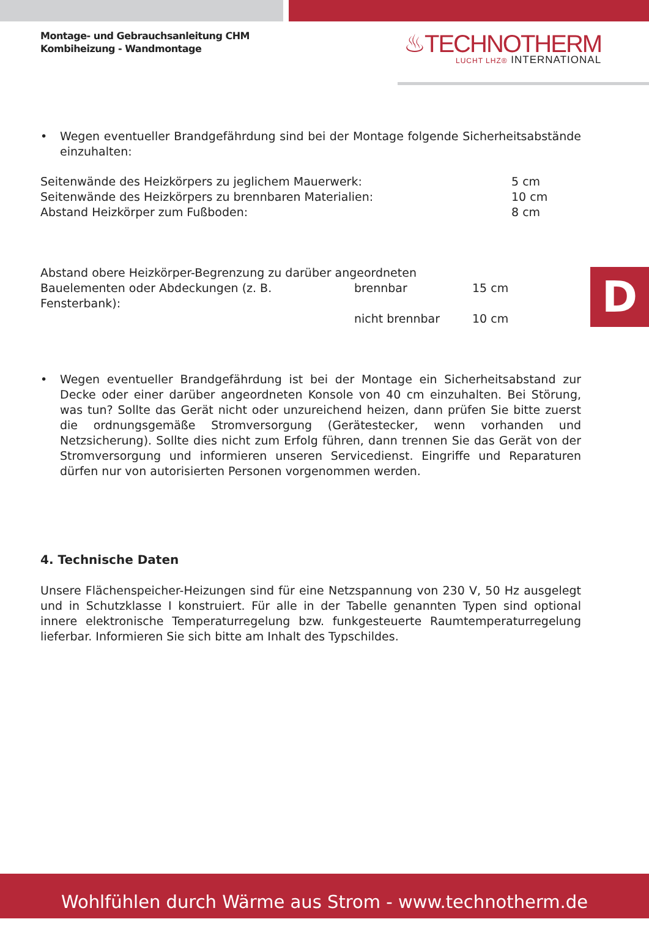Montage- und Gebrauchsanleitung CHM
Kombiheizung - Wandmontage
♨TECHNOTHERM
LUCHT LHZ® INTERNATIONAL
• Wegen eventueller Brandgefährdung sind bei der Montage folgende Sicherheitsabstände einzuhalten:
Seitenwände des Heizkörpers zu jeglichem Mauerwerk: 5 cm
Seitenwände des Heizkörpers zu brennbaren Materialien: 10 cm
Abstand Heizkörper zum Fußboden: 8 cm
Abstand obere Heizkörper-Begrenzung zu darüber angeordneten
Bauelementen oder Abdeckungen (z. B. Fensterbank):
brennbar 15 cm
nicht brennbar 10 cm
• Wegen eventueller Brandgefährdung ist bei der Montage ein Sicherheitsabstand zur Decke oder einer darüber angeordneten Konsole von 40 cm einzuhalten. Bei Störung, was tun? Sollte das Gerät nicht oder unzureichend heizen, dann prüfen Sie bitte zuerst die ordnungsgemäße Stromversorgung (Gerätestecker, wenn vorhanden und Netzsicherung). Sollte dies nicht zum Erfolg führen, dann trennen Sie das Gerät von der Stromversorgung und informieren unseren Servicedienst. Eingriffe und Reparaturen dürfen nur von autorisierten Personen vorgenommen werden.
4. Technische Daten
Unsere Flächenspeicher-Heizungen sind für eine Netzspannung von 230 V, 50 Hz ausgelegt und in Schutzklasse I konstruiert. Für alle in der Tabelle genannten Typen sind optional innere elektronische Temperaturregelung bzw. funkgesteuerte Raumtemperaturregelung lieferbar. Informieren Sie sich bitte am Inhalt des Typschildes.
D
Wohlfühlen durch Wärme aus Strom - www.technotherm.de